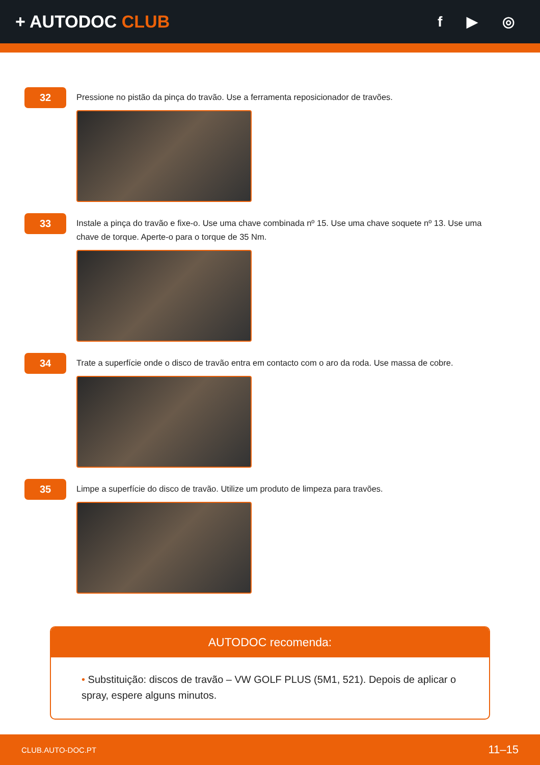+ AUTODOC CLUB
f ▶ ◎
32
Pressione no pistão da pinça do travão. Use a ferramenta reposicionador de travões.
33
Instale a pinça do travão e fixe-o. Use uma chave combinada nº 15. Use uma chave soquete nº 13. Use uma chave de torque. Aperte-o para o torque de 35 Nm.
34
Trate a superfície onde o disco de travão entra em contacto com o aro da roda. Use massa de cobre.
35
Limpe a superfície do disco de travão. Utilize um produto de limpeza para travões.
AUTODOC recomenda:
• Substituição: discos de travão – VW GOLF PLUS (5M1, 521). Depois de aplicar o spray, espere alguns minutos.
CLUB.AUTO-DOC.PT 11–15